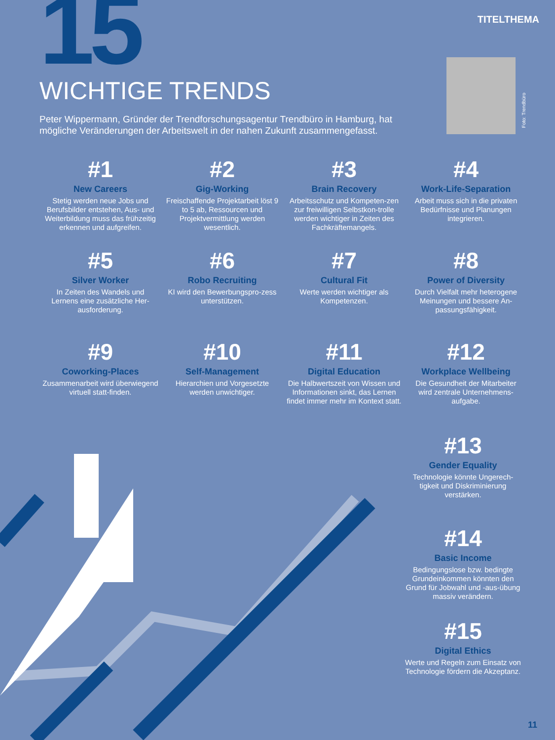TITELTHEMA 15 WICHTIGE TRENDS
Peter Wippermann, Gründer der Trendforschungsagentur Trendbüro in Hamburg, hat mögliche Veränderungen der Arbeitswelt in der nahen Zukunft zusammengefasst.
Foto: Trendbüro
#1
New Careers
Stetig werden neue Jobs und Berufsbilder entstehen, Aus- und Weiterbildung muss das frühzeitig erkennen und aufgreifen.
#2
Gig-Working
Freischaffende Projektarbeit löst 9 to 5 ab, Ressourcen und Projektvermittlung werden wesentlich.
#3
Brain Recovery
Arbeitsschutz und Kompeten-zen zur freiwilligen Selbstkon-trolle werden wichtiger in Zeiten des Fachkräftemangels.
#4
Work-Life-Separation
Arbeit muss sich in die privaten Bedürfnisse und Planungen integrieren.
#5
Silver Worker
In Zeiten des Wandels und Lernens eine zusätzliche Her-ausforderung.
#6
Robo Recruiting
KI wird den Bewerbungspro-zess unterstützen.
#7
Cultural Fit
Werte werden wichtiger als Kompetenzen.
#8
Power of Diversity
Durch Vielfalt mehr heterogene Meinungen und bessere An-passungsfähigkeit.
#9
Coworking-Places
Zusammenarbeit wird überwiegend virtuell statt-finden.
#10
Self-Management
Hierarchien und Vorgesetzte werden unwichtiger.
#11
Digital Education
Die Halbwertszeit von Wissen und Informationen sinkt, das Lernen findet immer mehr im Kontext statt.
#12
Workplace Wellbeing
Die Gesundheit der Mitarbeiter wird zentrale Unternehmens-aufgabe.
#13
Gender Equality
Technologie könnte Ungerech-tigkeit und Diskriminierung verstärken.
#14
Basic Income
Bedingungslose bzw. bedingte Grundeinkommen könnten den Grund für Jobwahl und -aus-übung massiv verändern.
#15
Digital Ethics
Werte und Regeln zum Einsatz von Technologie fördern die Akzeptanz.
11